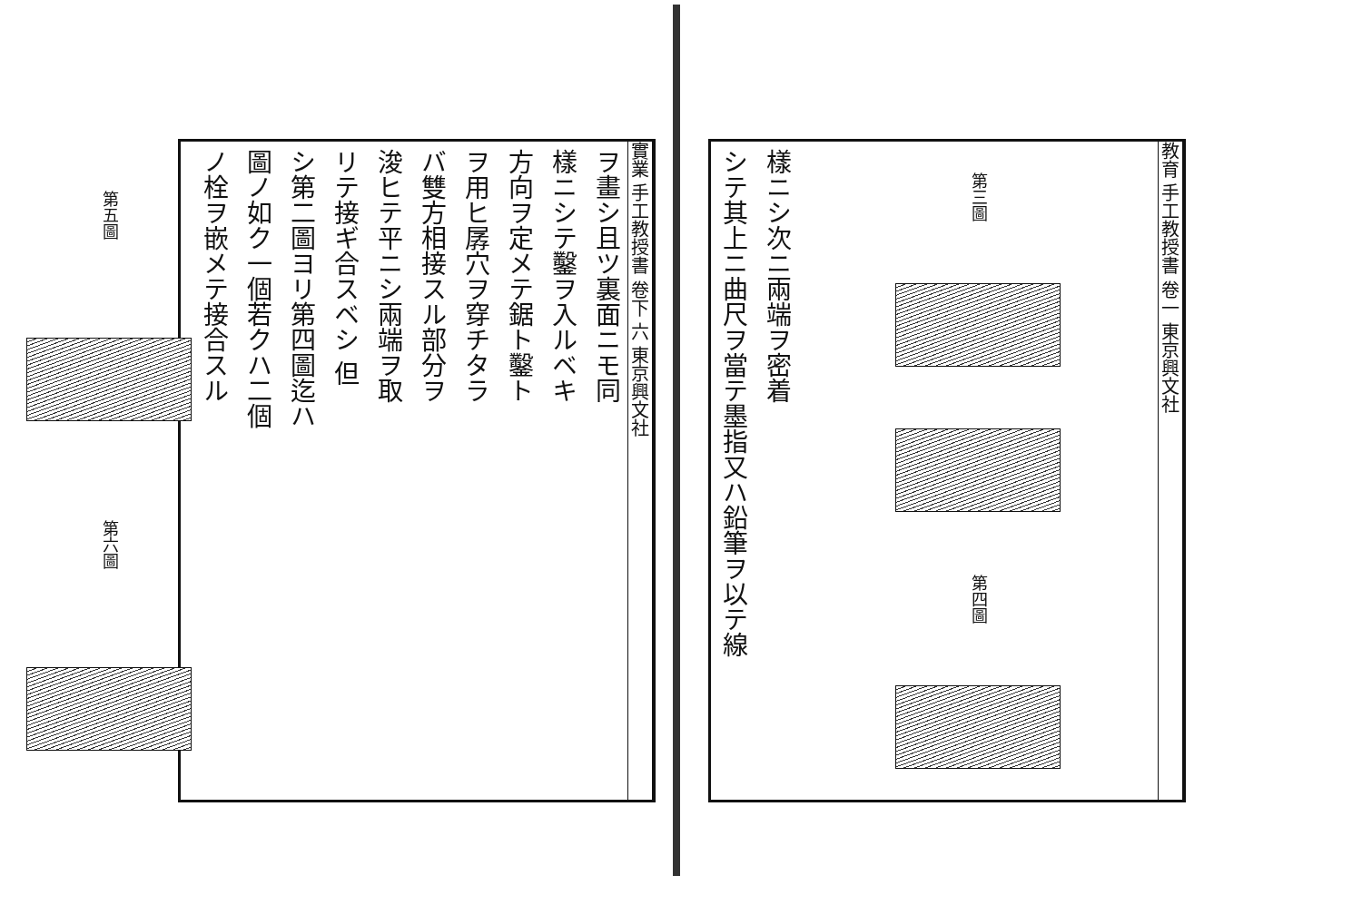實業 手工教授書 卷下 六 東京興文社
ヲ畫シ且ツ裏面ニモ同
樣ニシテ鑿ヲ入ルベキ
方向ヲ定メテ鋸ト鑿ト
ヲ用ヒ孱穴ヲ穿チタラ
バ雙方相接スル部分ヲ
浚ヒテ平ニシ兩端ヲ取
リテ接ギ合スベシ 但
シ第二圖ヨリ第四圖迄ハ
圖ノ如ク一個若クハ二個
ノ栓ヲ嵌メテ接合スル
第五圖
第六圖
教育 手工教授書 卷一 東京興文社
第三圖
第四圖
樣ニシ次ニ兩端ヲ密着
シテ其上ニ曲尺ヲ當テ墨指又ハ鉛筆ヲ以テ線